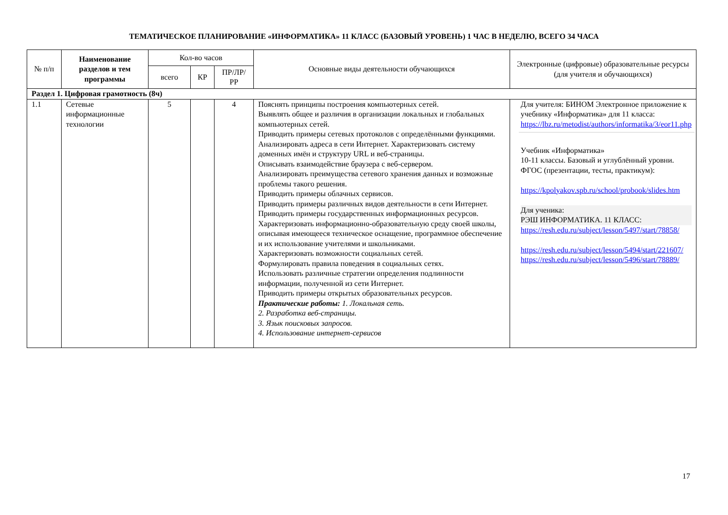ТЕМАТИЧЕСКОЕ ПЛАНИРОВАНИЕ «ИНФОРМАТИКА» 11 КЛАСС (БАЗОВЫЙ УРОВЕНЬ) 1 ЧАС В НЕДЕЛЮ, ВСЕГО 34 ЧАСА
| № п/п | Наименование разделов и тем программы | Кол-во часов | | | Основные виды деятельности обучающихся | Электронные (цифровые) образовательные ресурсы (для учителя и обучающихся) |
| --- | --- | --- | --- | --- | --- | --- |
| | | всего | КР | ПР/ЛР/ РР | | |
| Раздел 1. Цифровая грамотность (8ч) | | | | | | |
| 1.1 | Сетевые информационные технологии | 5 | | 4 | Пояснять принципы построения компьютерных сетей. Выявлять общее и различия в организации локальных и глобальных компьютерных сетей. Приводить примеры сетевых протоколов с определёнными функциями. Анализировать адреса в сети Интернет. Характеризовать систему доменных имён и структуру URL и веб-страницы. Описывать взаимодействие браузера с веб-сервером. Анализировать преимущества сетевого хранения данных и возможные проблемы такого решения. Приводить примеры облачных сервисов. Приводить примеры различных видов деятельности в сети Интернет. Приводить примеры государственных информационных ресурсов. Характеризовать информационно-образовательную среду своей школы, описывая имеющееся техническое оснащение, программное обеспечение и их использование учителями и школьниками. Характеризовать возможности социальных сетей. Формулировать правила поведения в социальных сетях. Использовать различные стратегии определения подлинности информации, полученной из сети Интернет. Приводить примеры открытых образовательных ресурсов. Практические работы: 1. Локальная сеть. 2. Разработка веб-страницы. 3. Язык поисковых запросов. 4. Использование интернет-сервисов | Для учителя: БИНОМ Электронное приложение к учебнику «Информатика» для 11 класса: https://lbz.ru/metodist/authors/informatika/3/eor11.php Учебник «Информатика» 10-11 классы. Базовый и углублённый уровни. ФГОС (презентации, тесты, практикум): https://kpolyakov.spb.ru/school/probook/slides.htm Для ученика: РЭШ ИНФОРМАТИКА. 11 КЛАСС: https://resh.edu.ru/subject/lesson/5497/start/78858/ https://resh.edu.ru/subject/lesson/5494/start/221607/ https://resh.edu.ru/subject/lesson/5496/start/78889/ |
17